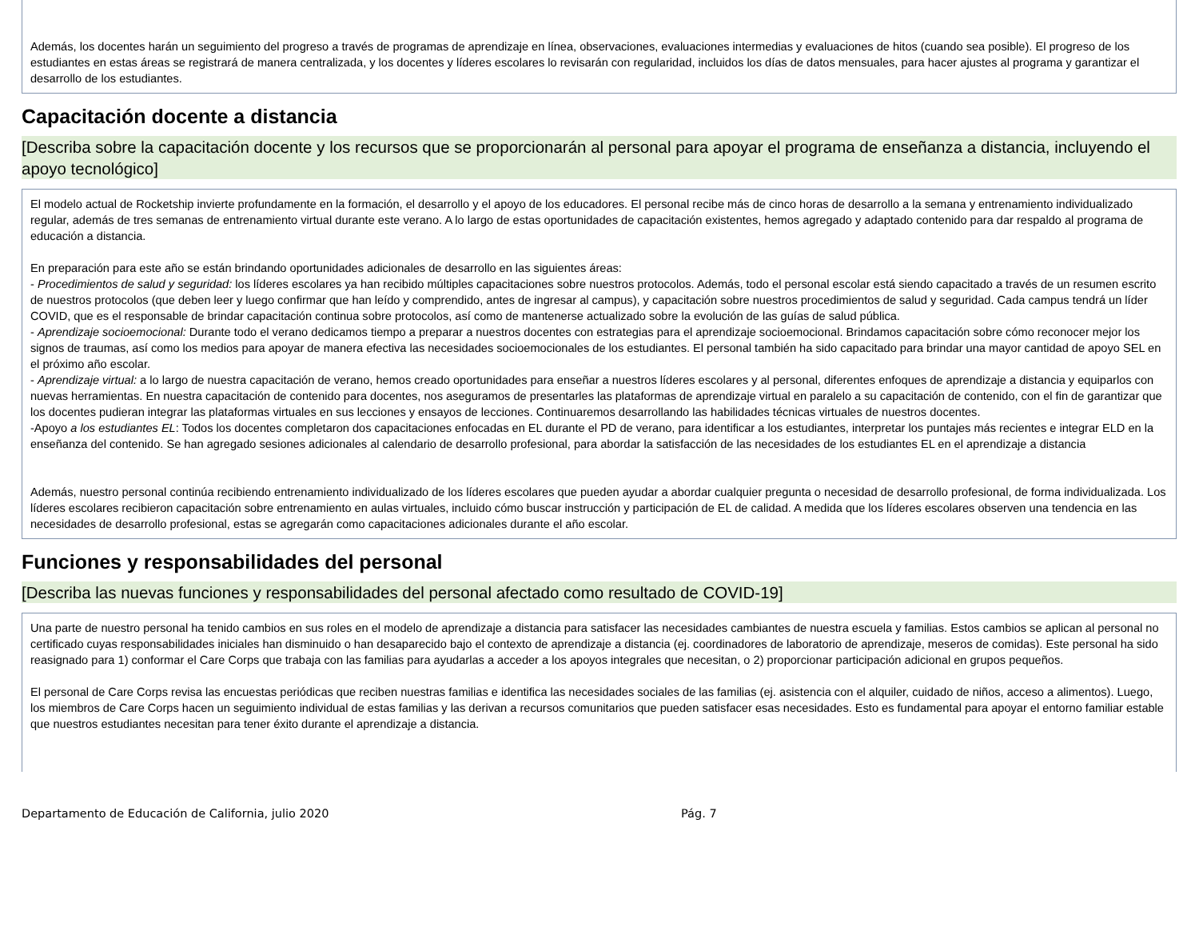Además, los docentes harán un seguimiento del progreso a través de programas de aprendizaje en línea, observaciones, evaluaciones intermedias y evaluaciones de hitos (cuando sea posible). El progreso de los estudiantes en estas áreas se registrará de manera centralizada, y los docentes y líderes escolares lo revisarán con regularidad, incluidos los días de datos mensuales, para hacer ajustes al programa y garantizar el desarrollo de los estudiantes.
Capacitación docente a distancia
[Describa sobre la capacitación docente y los recursos que se proporcionarán al personal para apoyar el programa de enseñanza a distancia, incluyendo el apoyo tecnológico]
El modelo actual de Rocketship invierte profundamente en la formación, el desarrollo y el apoyo de los educadores. El personal recibe más de cinco horas de desarrollo a la semana y entrenamiento individualizado regular, además de tres semanas de entrenamiento virtual durante este verano. A lo largo de estas oportunidades de capacitación existentes, hemos agregado y adaptado contenido para dar respaldo al programa de educación a distancia.
En preparación para este año se están brindando oportunidades adicionales de desarrollo en las siguientes áreas:
- Procedimientos de salud y seguridad: los líderes escolares ya han recibido múltiples capacitaciones sobre nuestros protocolos. Además, todo el personal escolar está siendo capacitado a través de un resumen escrito de nuestros protocolos (que deben leer y luego confirmar que han leído y comprendido, antes de ingresar al campus), y capacitación sobre nuestros procedimientos de salud y seguridad. Cada campus tendrá un líder COVID, que es el responsable de brindar capacitación continua sobre protocolos, así como de mantenerse actualizado sobre la evolución de las guías de salud pública.
- Aprendizaje socioemocional: Durante todo el verano dedicamos tiempo a preparar a nuestros docentes con estrategias para el aprendizaje socioemocional. Brindamos capacitación sobre cómo reconocer mejor los signos de traumas, así como los medios para apoyar de manera efectiva las necesidades socioemocionales de los estudiantes. El personal también ha sido capacitado para brindar una mayor cantidad de apoyo SEL en el próximo año escolar.
- Aprendizaje virtual: a lo largo de nuestra capacitación de verano, hemos creado oportunidades para enseñar a nuestros líderes escolares y al personal, diferentes enfoques de aprendizaje a distancia y equiparlos con nuevas herramientas. En nuestra capacitación de contenido para docentes, nos aseguramos de presentarles las plataformas de aprendizaje virtual en paralelo a su capacitación de contenido, con el fin de garantizar que los docentes pudieran integrar las plataformas virtuales en sus lecciones y ensayos de lecciones. Continuaremos desarrollando las habilidades técnicas virtuales de nuestros docentes.
-Apoyo a los estudiantes EL: Todos los docentes completaron dos capacitaciones enfocadas en EL durante el PD de verano, para identificar a los estudiantes, interpretar los puntajes más recientes e integrar ELD en la enseñanza del contenido. Se han agregado sesiones adicionales al calendario de desarrollo profesional, para abordar la satisfacción de las necesidades de los estudiantes EL en el aprendizaje a distancia
Además, nuestro personal continúa recibiendo entrenamiento individualizado de los líderes escolares que pueden ayudar a abordar cualquier pregunta o necesidad de desarrollo profesional, de forma individualizada. Los líderes escolares recibieron capacitación sobre entrenamiento en aulas virtuales, incluido cómo buscar instrucción y participación de EL de calidad. A medida que los líderes escolares observen una tendencia en las necesidades de desarrollo profesional, estas se agregarán como capacitaciones adicionales durante el año escolar.
Funciones y responsabilidades del personal
[Describa las nuevas funciones y responsabilidades del personal afectado como resultado de COVID-19]
Una parte de nuestro personal ha tenido cambios en sus roles en el modelo de aprendizaje a distancia para satisfacer las necesidades cambiantes de nuestra escuela y familias. Estos cambios se aplican al personal no certificado cuyas responsabilidades iniciales han disminuido o han desaparecido bajo el contexto de aprendizaje a distancia (ej. coordinadores de laboratorio de aprendizaje, meseros de comidas). Este personal ha sido reasignado para 1) conformar el Care Corps que trabaja con las familias para ayudarlas a acceder a los apoyos integrales que necesitan, o 2) proporcionar participación adicional en grupos pequeños.
El personal de Care Corps revisa las encuestas periódicas que reciben nuestras familias e identifica las necesidades sociales de las familias (ej. asistencia con el alquiler, cuidado de niños, acceso a alimentos). Luego, los miembros de Care Corps hacen un seguimiento individual de estas familias y las derivan a recursos comunitarios que pueden satisfacer esas necesidades. Esto es fundamental para apoyar el entorno familiar estable que nuestros estudiantes necesitan para tener éxito durante el aprendizaje a distancia.
Departamento de Educación de California, julio 2020 Pág. 7